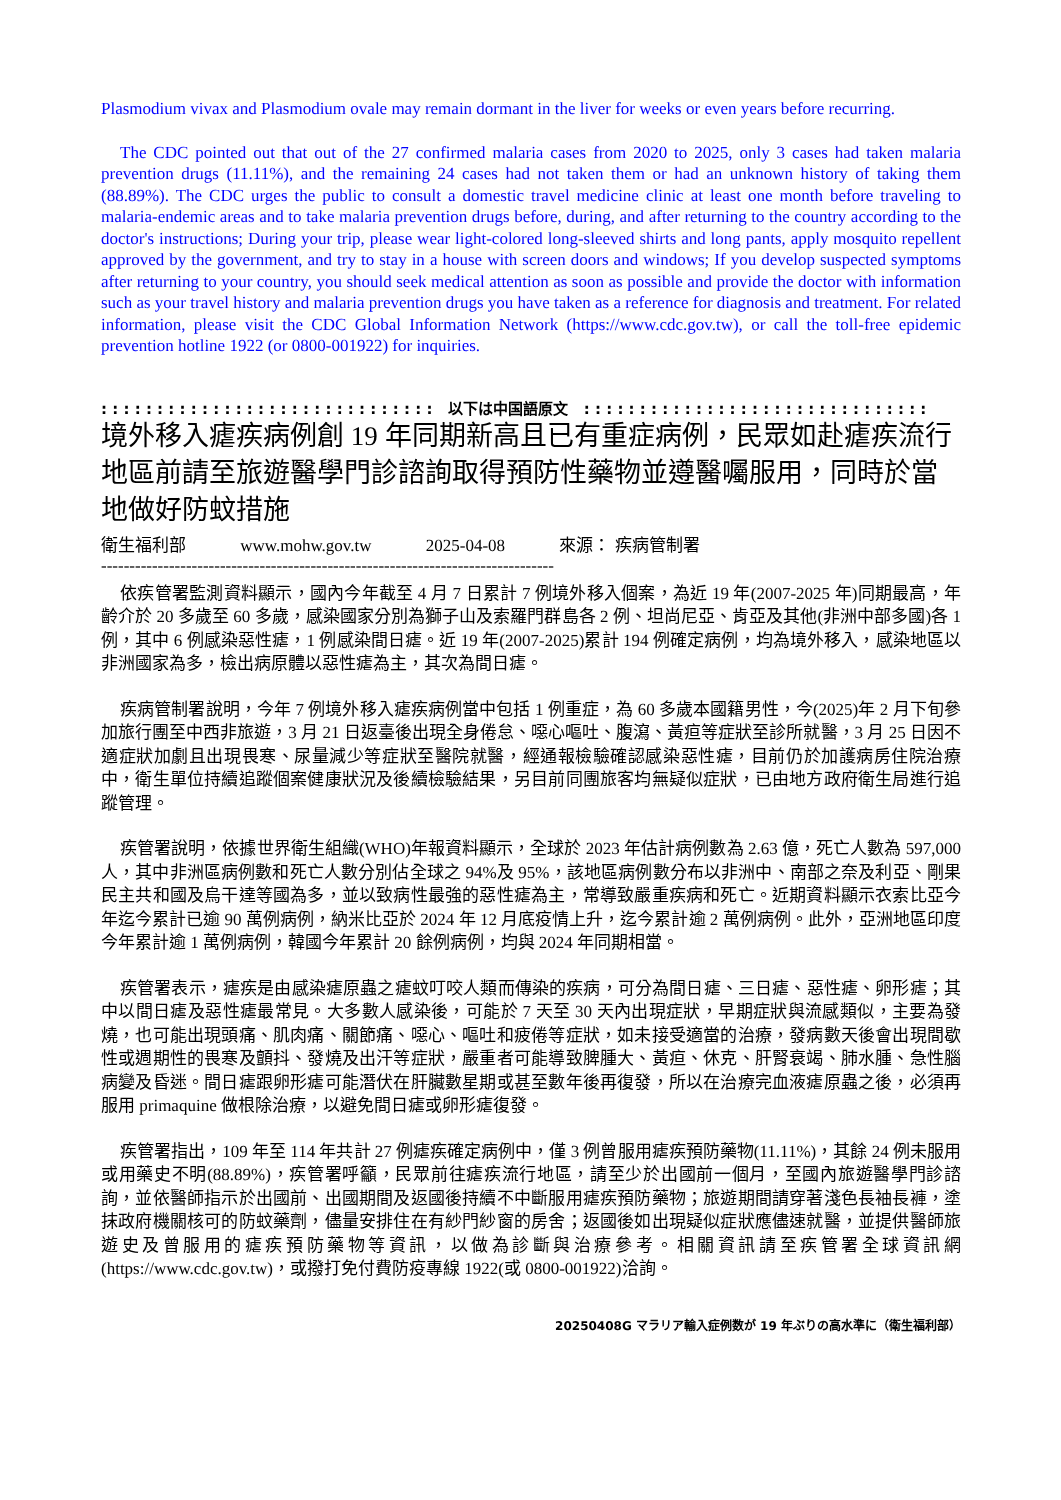Plasmodium vivax and Plasmodium ovale may remain dormant in the liver for weeks or even years before recurring.
The CDC pointed out that out of the 27 confirmed malaria cases from 2020 to 2025, only 3 cases had taken malaria prevention drugs (11.11%), and the remaining 24 cases had not taken them or had an unknown history of taking them (88.89%). The CDC urges the public to consult a domestic travel medicine clinic at least one month before traveling to malaria-endemic areas and to take malaria prevention drugs before, during, and after returning to the country according to the doctor's instructions; During your trip, please wear light-colored long-sleeved shirts and long pants, apply mosquito repellent approved by the government, and try to stay in a house with screen doors and windows; If you develop suspected symptoms after returning to your country, you should seek medical attention as soon as possible and provide the doctor with information such as your travel history and malaria prevention drugs you have taken as a reference for diagnosis and treatment. For related information, please visit the CDC Global Information Network (https://www.cdc.gov.tw), or call the toll-free epidemic prevention hotline 1922 (or 0800-001922) for inquiries.
: : : : : : : : : : : : : : : : : : : : : : : : : : : : : : 以下は中国語原文 : : : : : : : : : : : : : : : : : : : : : : : : : : : : : : :
境外移入瘧疾病例創 19 年同期新高且已有重症病例，民眾如赴瘧疾流行地區前請至旅遊醫學門診諮詢取得預防性藥物並遵醫囑服用，同時於當地做好防蚊措施
衛生福利部 www.mohw.gov.tw 2025-04-08 來源： 疾病管制署
--------------------------------------------------------------------------------
依疾管署監測資料顯示，國內今年截至 4 月 7 日累計 7 例境外移入個案，為近 19 年(2007-2025 年)同期最高，年齡介於 20 多歲至 60 多歲，感染國家分別為獅子山及索羅門群島各 2 例、坦尚尼亞、肯亞及其他(非洲中部多國)各 1 例，其中 6 例感染惡性瘧，1 例感染間日瘧。近 19 年(2007-2025)累計 194 例確定病例，均為境外移入，感染地區以非洲國家為多，檢出病原體以惡性瘧為主，其次為間日瘧。
疾病管制署說明，今年 7 例境外移入瘧疾病例當中包括 1 例重症，為 60 多歲本國籍男性，今(2025)年 2 月下旬參加旅行團至中西非旅遊，3 月 21 日返臺後出現全身倦怠、噁心嘔吐、腹瀉、黃疸等症狀至診所就醫，3 月 25 日因不適症狀加劇且出現畏寒、尿量減少等症狀至醫院就醫，經通報檢驗確認感染惡性瘧，目前仍於加護病房住院治療中，衛生單位持續追蹤個案健康狀況及後續檢驗結果，另目前同團旅客均無疑似症狀，已由地方政府衛生局進行追蹤管理。
疾管署說明，依據世界衛生組織(WHO)年報資料顯示，全球於 2023 年估計病例數為 2.63 億，死亡人數為 597,000 人，其中非洲區病例數和死亡人數分別佔全球之 94%及 95%，該地區病例數分布以非洲中、南部之奈及利亞、剛果民主共和國及烏干達等國為多，並以致病性最強的惡性瘧為主，常導致嚴重疾病和死亡。近期資料顯示衣索比亞今年迄今累計已逾 90 萬例病例，納米比亞於 2024 年 12 月底疫情上升，迄今累計逾 2 萬例病例。此外，亞洲地區印度今年累計逾 1 萬例病例，韓國今年累計 20 餘例病例，均與 2024 年同期相當。
疾管署表示，瘧疾是由感染瘧原蟲之瘧蚊叮咬人類而傳染的疾病，可分為間日瘧、三日瘧、惡性瘧、卵形瘧；其中以間日瘧及惡性瘧最常見。大多數人感染後，可能於 7 天至 30 天內出現症狀，早期症狀與流感類似，主要為發燒，也可能出現頭痛、肌肉痛、關節痛、噁心、嘔吐和疲倦等症狀，如未接受適當的治療，發病數天後會出現間歇性或週期性的畏寒及顫抖、發燒及出汗等症狀，嚴重者可能導致脾腫大、黃疸、休克、肝腎衰竭、肺水腫、急性腦病變及昏迷。間日瘧跟卵形瘧可能潛伏在肝臟數星期或甚至數年後再復發，所以在治療完血液瘧原蟲之後，必須再服用 primaquine 做根除治療，以避免間日瘧或卵形瘧復發。
疾管署指出，109 年至 114 年共計 27 例瘧疾確定病例中，僅 3 例曾服用瘧疾預防藥物(11.11%)，其餘 24 例未服用或用藥史不明(88.89%)，疾管署呼籲，民眾前往瘧疾流行地區，請至少於出國前一個月，至國內旅遊醫學門診諮詢，並依醫師指示於出國前、出國期間及返國後持續不中斷服用瘧疾預防藥物；旅遊期間請穿著淺色長袖長褲，塗抹政府機關核可的防蚊藥劑，儘量安排住在有紗門紗窗的房舍；返國後如出現疑似症狀應儘速就醫，並提供醫師旅遊史及曾服用的瘧疾預防藥物等資訊，以做為診斷與治療參考。相關資訊請至疾管署全球資訊網(https://www.cdc.gov.tw)，或撥打免付費防疫專線 1922(或 0800-001922)洽詢。
20250408G マラリア輸入症例数が 19 年ぶりの高水準に（衛生福利部）